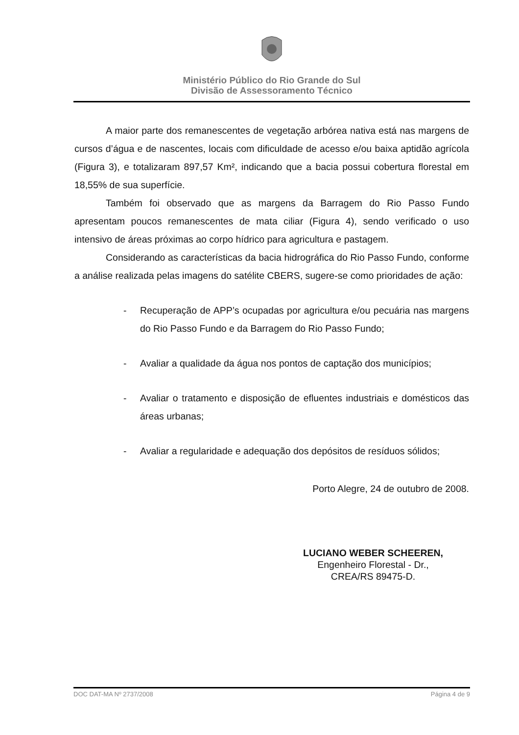Ministério Público do Rio Grande do Sul
Divisão de Assessoramento Técnico
A maior parte dos remanescentes de vegetação arbórea nativa está nas margens de cursos d’água e de nascentes, locais com dificuldade de acesso e/ou baixa aptidão agrícola (Figura 3), e totalizaram 897,57 Km², indicando que a bacia possui cobertura florestal em 18,55% de sua superfície.
Também foi observado que as margens da Barragem do Rio Passo Fundo apresentam poucos remanescentes de mata ciliar (Figura 4), sendo verificado o uso intensivo de áreas próximas ao corpo hídrico para agricultura e pastagem.
Considerando as características da bacia hidrográfica do Rio Passo Fundo, conforme a análise realizada pelas imagens do satélite CBERS, sugere-se como prioridades de ação:
- Recuperação de APP’s ocupadas por agricultura e/ou pecuária nas margens do Rio Passo Fundo e da Barragem do Rio Passo Fundo;
- Avaliar a qualidade da água nos pontos de captação dos municípios;
- Avaliar o tratamento e disposição de efluentes industriais e domésticos das áreas urbanas;
- Avaliar a regularidade e adequação dos depósitos de resíduos sólidos;
Porto Alegre, 24 de outubro de 2008.
LUCIANO WEBER SCHEEREN,
Engenheiro Florestal - Dr.,
CREA/RS 89475-D.
DOC DAT-MA Nº 2737/2008 Página 4 de 9